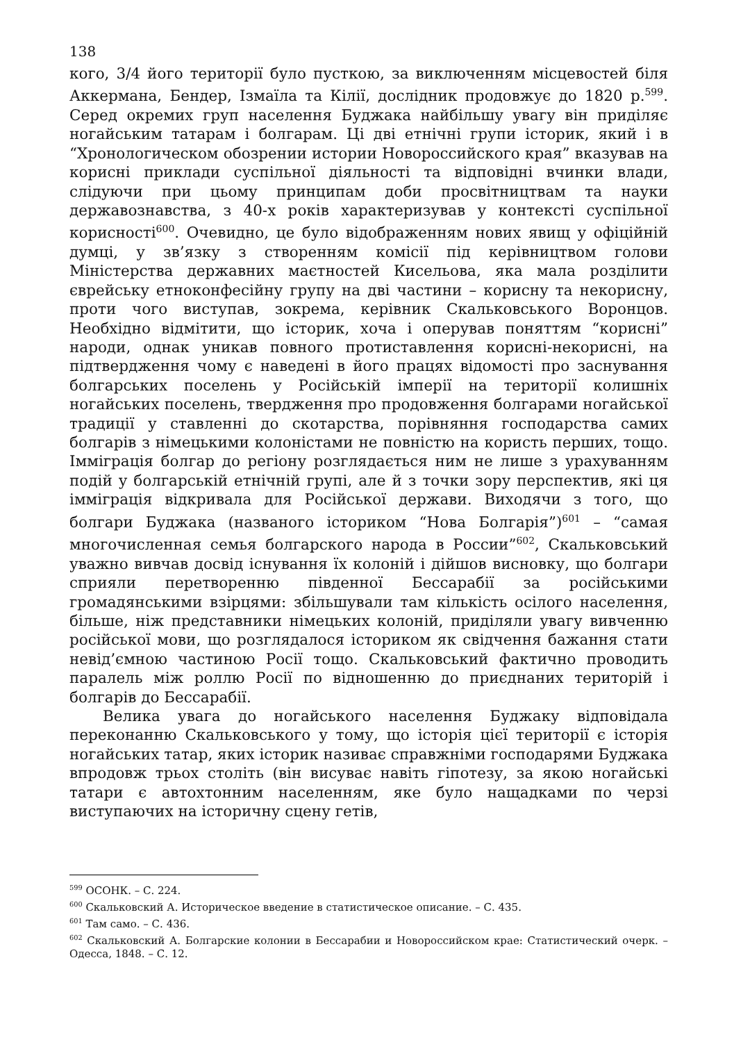138
кого, 3/4 його території було пусткою, за виключенням місцевостей біля Аккермана, Бендер, Ізмаїла та Кілії, дослідник продовжує до 1820 р.<sup>599</sup>. Серед окремих груп населення Буджака найбільшу увагу він приділяє ногайським татарам і болгарам. Ці дві етнічні групи історик, який і в “Хронологическом обозрении истории Новороссийского края” вказував на корисні приклади суспільної діяльності та відповідні вчинки влади, слідуючи при цьому принципам доби просвітництвам та науки державознавства, з 40-х років характеризував у контексті суспільної корисності<sup>600</sup>. Очевидно, це було відображенням нових явищ у офіційній думці, у зв’язку з створенням комісії під керівництвом голови Міністерства державних маєтностей Кисельова, яка мала розділити єврейську етноконфесійну групу на дві частини – корисну та некорисну, проти чого виступав, зокрема, керівник Скальковського Воронцов. Необхідно відмітити, що історик, хоча і оперував поняттям “корисні” народи, однак уникав повного протиставлення корисні-некорисні, на підтвердження чому є наведені в його працях відомості про заснування болгарських поселень у Російській імперії на території колишніх ногайських поселень, твердження про продовження болгарами ногайської традиції у ставленні до скотарства, порівняння господарства самих болгарів з німецькими колоністами не повністю на користь перших, тощо. Імміграція болгар до регіону розглядається ним не лише з урахуванням подій у болгарській етнічній групі, але й з точки зору перспектив, які ця імміграція відкривала для Російської держави. Виходячи з того, що болгари Буджака (названого істориком “Нова Болгарія”)<sup>601</sup> – “самая многочисленная семья болгарского народа в России”<sup>602</sup>, Скальковський уважно вивчав досвід існування їх колоній і дійшов висновку, що болгари сприяли перетворенню південної Бессарабії за російськими громадянськими взірцями: збільшували там кількість осілого населення, більше, ніж представники німецьких колоній, приділяли увагу вивченню російської мови, що розглядалося істориком як свідчення бажання стати невід’ємною частиною Росії тощо. Скальковський фактично проводить паралель між роллю Росії по відношенню до приєднаних територій і болгарів до Бессарабії.
Велика увага до ногайського населення Буджаку відповідала переконанню Скальковського у тому, що історія цієї території є історія ногайських татар, яких історик називає справжніми господарями Буджака впродовж трьох століть (він висуває навіть гіпотезу, за якою ногайські татари є автохтонним населенням, яке було нащадками по черзі виступаючих на історичну сцену гетів,
<sup>599</sup> ОСОНК. – С. 224.
<sup>600</sup> Скальковский А. Историческое введение в статистическое описание. – С. 435.
<sup>601</sup> Там само. – С. 436.
<sup>602</sup> Скальковский А. Болгарские колонии в Бессарабии и Новороссийском крае: Статистический очерк. – Одесса, 1848. – С. 12.